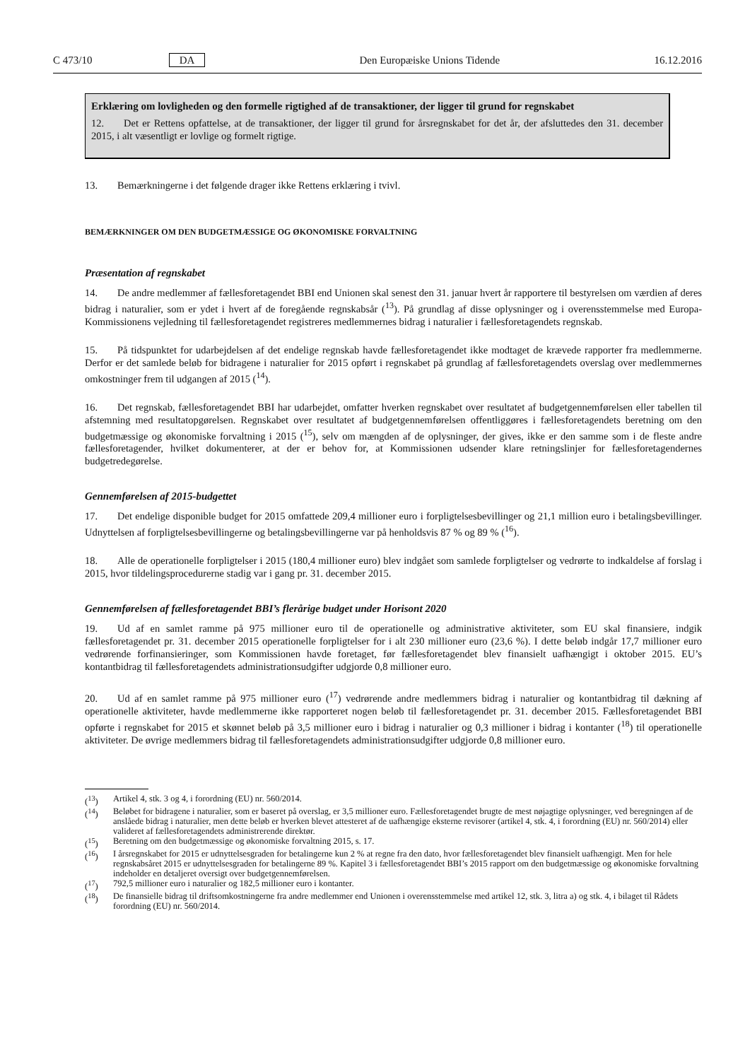C 473/10 DA Den Europæiske Unions Tidende 16.12.2016
Erklæring om lovligheden og den formelle rigtighed af de transaktioner, der ligger til grund for regnskabet
12. Det er Rettens opfattelse, at de transaktioner, der ligger til grund for årsregnskabet for det år, der afsluttedes den 31. december 2015, i alt væsentligt er lovlige og formelt rigtige.
13. Bemærkningerne i det følgende drager ikke Rettens erklæring i tvivl.
BEMÆRKNINGER OM DEN BUDGETMÆSSIGE OG ØKONOMISKE FORVALTNING
Præsentation af regnskabet
14. De andre medlemmer af fællesforetagendet BBI end Unionen skal senest den 31. januar hvert år rapportere til bestyrelsen om værdien af deres bidrag i naturalier, som er ydet i hvert af de foregående regnskabsår (<sup>13</sup>). På grundlag af disse oplysninger og i overensstemmelse med Europa-Kommissionens vejledning til fællesforetagendet registreres medlemmernes bidrag i naturalier i fællesforetagendets regnskab.
15. På tidspunktet for udarbejdelsen af det endelige regnskab havde fællesforetagendet ikke modtaget de krævede rapporter fra medlemmerne. Derfor er det samlede beløb for bidragene i naturalier for 2015 opført i regnskabet på grundlag af fællesforetagendets overslag over medlemmernes omkostninger frem til udgangen af 2015 (<sup>14</sup>).
16. Det regnskab, fællesforetagendet BBI har udarbejdet, omfatter hverken regnskabet over resultatet af budget­gennemførelsen eller tabellen til afstemning med resultatopgørelsen. Regnskabet over resultatet af budgetgennemførelsen offentliggøres i fællesforetagendets beretning om den budgetmæssige og økonomiske forvaltning i 2015 (<sup>15</sup>), selv om mængden af de oplysninger, der gives, ikke er den samme som i de fleste andre fællesforetagender, hvilket dokumenterer, at der er behov for, at Kommissionen udsender klare retningslinjer for fællesforetagendernes budgetredegørelse.
Gennemførelsen af 2015-budgettet
17. Det endelige disponible budget for 2015 omfattede 209,4 millioner euro i forpligtelsesbevillinger og 21,1 million euro i betalingsbevillinger. Udnyttelsen af forpligtelsesbevillingerne og betalingsbevillingerne var på henholdsvis 87 % og 89 % (<sup>16</sup>).
18. Alle de operationelle forpligtelser i 2015 (180,4 millioner euro) blev indgået som samlede forpligtelser og vedrørte to indkaldelse af forslag i 2015, hvor tildelingsprocedurerne stadig var i gang pr. 31. december 2015.
Gennemførelsen af fællesforetagendet BBI’s flerårige budget under Horisont 2020
19. Ud af en samlet ramme på 975 millioner euro til de operationelle og administrative aktiviteter, som EU skal finansiere, indgik fællesforetagendet pr. 31. december 2015 operationelle forpligtelser for i alt 230 millioner euro (23,6 %). I dette beløb indgår 17,7 millioner euro vedrørende forfinansieringer, som Kommissionen havde foretaget, før fællesforetagendet blev finansielt uafhængigt i oktober 2015. EU’s kontantbidrag til fællesforetagendets administrations­udgifter udgjorde 0,8 millioner euro.
20. Ud af en samlet ramme på 975 millioner euro (<sup>17</sup>) vedrørende andre medlemmers bidrag i naturalier og kontantbidrag til dækning af operationelle aktiviteter, havde medlemmerne ikke rapporteret nogen beløb til fællesforetagendet pr. 31. december 2015. Fællesforetagendet BBI opførte i regnskabet for 2015 et skønnet beløb på 3,5 millioner euro i bidrag i naturalier og 0,3 millioner i bidrag i kontanter (<sup>18</sup>) til operationelle aktiviteter. De øvrige medlemmers bidrag til fællesforetagendets administrationsudgifter udgjorde 0,8 millioner euro.
(<sup>13</sup>) Artikel 4, stk. 3 og 4, i forordning (EU) nr. 560/2014.
(<sup>14</sup>) Beløbet for bidragene i naturalier, som er baseret på overslag, er 3,5 millioner euro. Fællesforetagendet brugte de mest nøjagtige oplysninger, ved beregningen af de anslåede bidrag i naturalier, men dette beløb er hverken blevet attesteret af de uafhængige eksterne revisorer (artikel 4, stk. 4, i forordning (EU) nr. 560/2014) eller valideret af fællesforetagendets administrerende direktør.
(<sup>15</sup>) Beretning om den budgetmæssige og økonomiske forvaltning 2015, s. 17.
(<sup>16</sup>) I årsregnskabet for 2015 er udnyttelsesgraden for betalingerne kun 2 % at regne fra den dato, hvor fællesforetagendet blev finansielt uafhængigt. Men for hele regnskabsåret 2015 er udnyttelsesgraden for betalingerne 89 %. Kapitel 3 i fællesforetagendet BBI’s 2015 rapport om den budgetmæssige og økonomiske forvaltning indeholder en detaljeret oversigt over budgetgennemførelsen.
(<sup>17</sup>) 792,5 millioner euro i naturalier og 182,5 millioner euro i kontanter.
(<sup>18</sup>) De finansielle bidrag til driftsomkostningerne fra andre medlemmer end Unionen i overensstemmelse med artikel 12, stk. 3, litra a) og stk. 4, i bilaget til Rådets forordning (EU) nr. 560/2014.